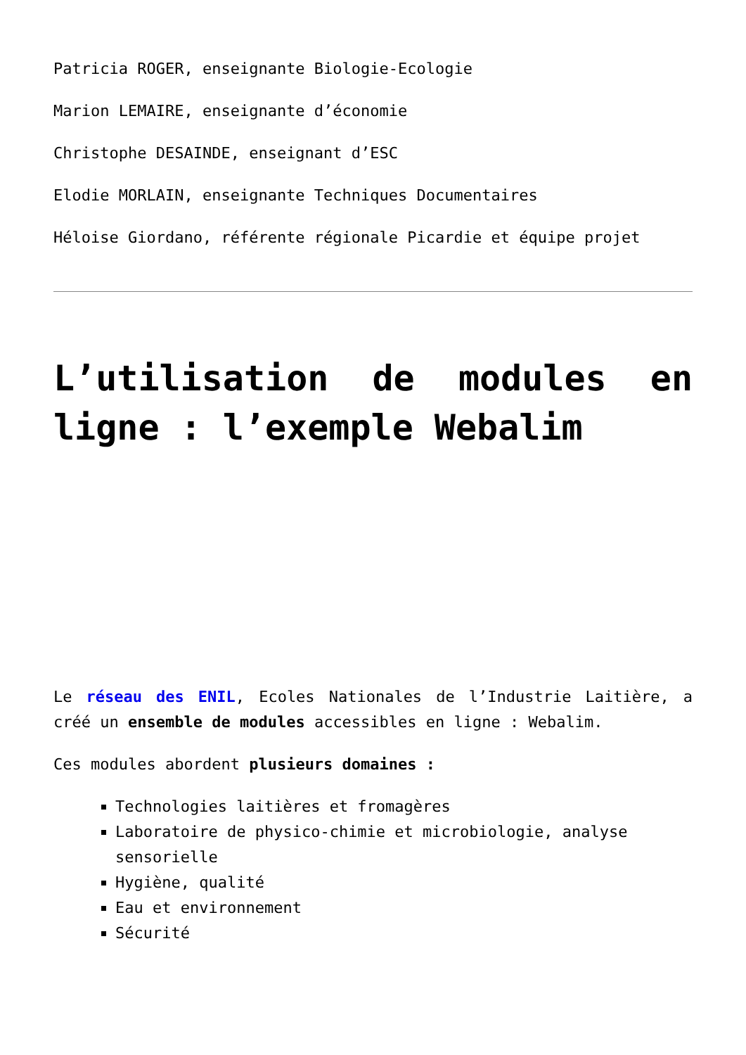Patricia ROGER, enseignante Biologie-Ecologie
Marion LEMAIRE, enseignante d’économie
Christophe DESAINDE, enseignant d’ESC
Elodie MORLAIN, enseignante Techniques Documentaires
Héloise Giordano, référente régionale Picardie et équipe projet
L’utilisation de modules en ligne : l’exemple Webalim
Le réseau des ENIL, Ecoles Nationales de l’Industrie Laitière, a créé un ensemble de modules accessibles en ligne : Webalim.
Ces modules abordent plusieurs domaines :
Technologies laitières et fromagères
Laboratoire de physico-chimie et microbiologie, analyse sensorielle
Hygiène, qualité
Eau et environnement
Sécurité